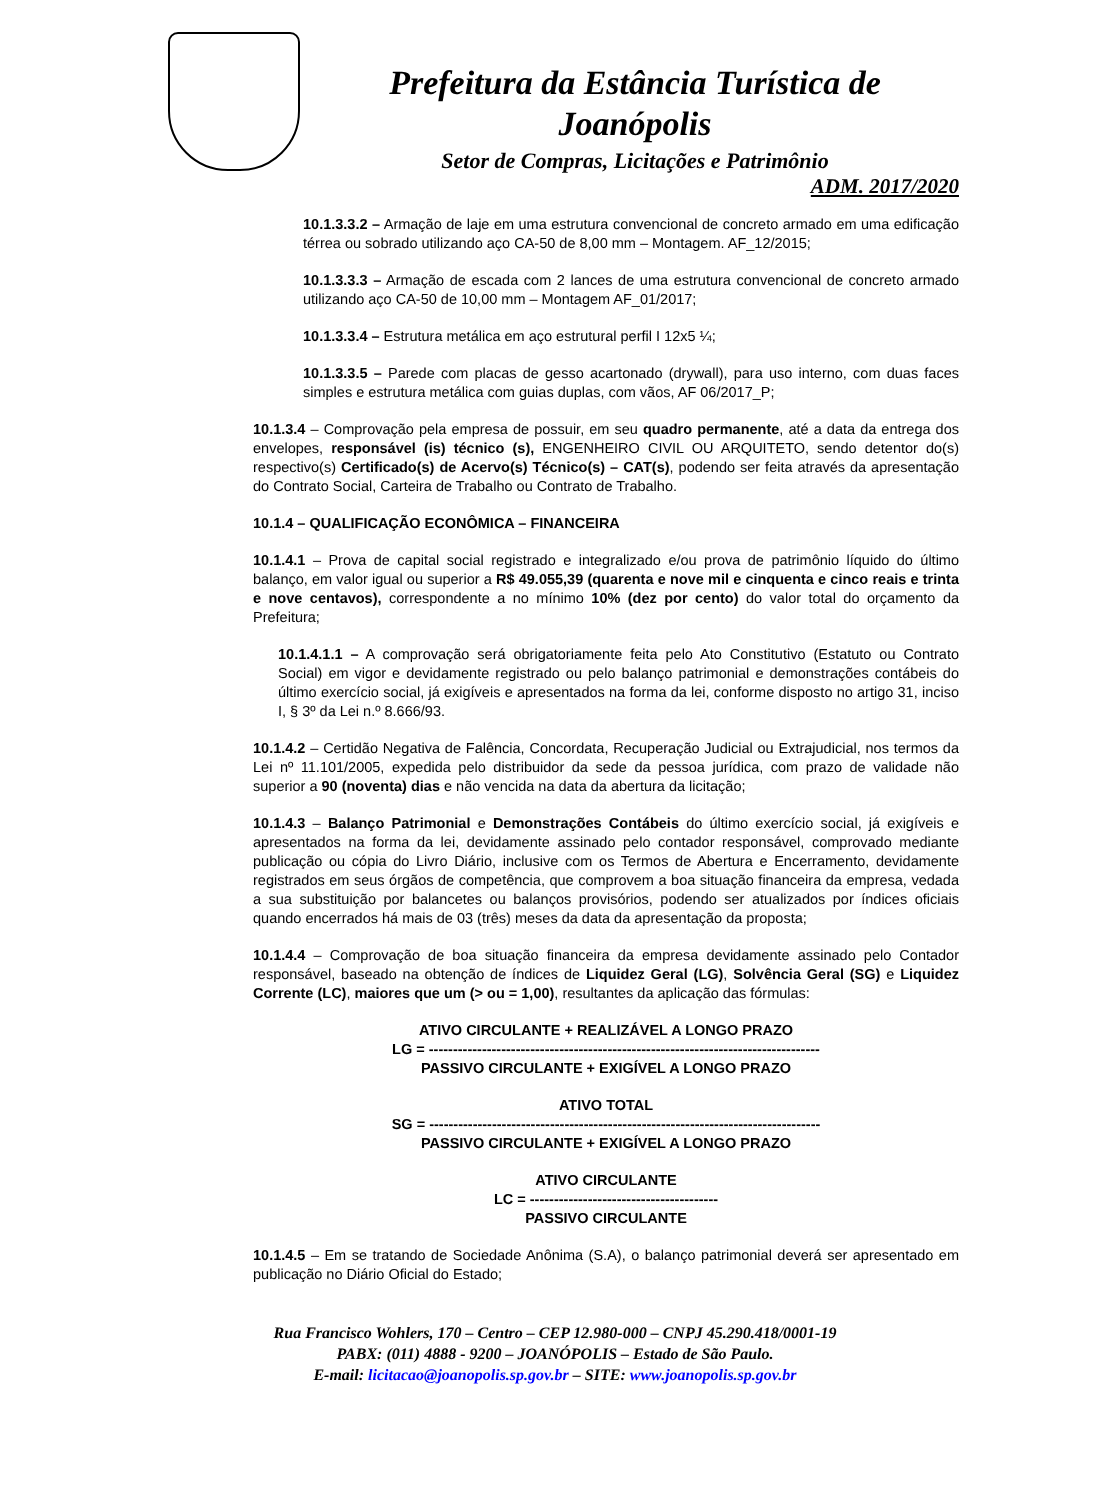Prefeitura da Estância Turística de Joanópolis
Setor de Compras, Licitações e Patrimônio
ADM. 2017/2020
10.1.3.3.2 – Armação de laje em uma estrutura convencional de concreto armado em uma edificação térrea ou sobrado utilizando aço CA-50 de 8,00 mm – Montagem. AF_12/2015;
10.1.3.3.3 – Armação de escada com 2 lances de uma estrutura convencional de concreto armado utilizando aço CA-50 de 10,00 mm – Montagem AF_01/2017;
10.1.3.3.4 – Estrutura metálica em aço estrutural perfil I 12x5 ¼;
10.1.3.3.5 – Parede com placas de gesso acartonado (drywall), para uso interno, com duas faces simples e estrutura metálica com guias duplas, com vãos, AF 06/2017_P;
10.1.3.4 – Comprovação pela empresa de possuir, em seu quadro permanente, até a data da entrega dos envelopes, responsável (is) técnico (s), ENGENHEIRO CIVIL OU ARQUITETO, sendo detentor do(s) respectivo(s) Certificado(s) de Acervo(s) Técnico(s) – CAT(s), podendo ser feita através da apresentação do Contrato Social, Carteira de Trabalho ou Contrato de Trabalho.
10.1.4 – QUALIFICAÇÃO ECONÔMICA – FINANCEIRA
10.1.4.1 – Prova de capital social registrado e integralizado e/ou prova de patrimônio líquido do último balanço, em valor igual ou superior a R$ 49.055,39 (quarenta e nove mil e cinquenta e cinco reais e trinta e nove centavos), correspondente a no mínimo 10% (dez por cento) do valor total do orçamento da Prefeitura;
10.1.4.1.1 – A comprovação será obrigatoriamente feita pelo Ato Constitutivo (Estatuto ou Contrato Social) em vigor e devidamente registrado ou pelo balanço patrimonial e demonstrações contábeis do último exercício social, já exigíveis e apresentados na forma da lei, conforme disposto no artigo 31, inciso I, § 3º da Lei n.º 8.666/93.
10.1.4.2 – Certidão Negativa de Falência, Concordata, Recuperação Judicial ou Extrajudicial, nos termos da Lei nº 11.101/2005, expedida pelo distribuidor da sede da pessoa jurídica, com prazo de validade não superior a 90 (noventa) dias e não vencida na data da abertura da licitação;
10.1.4.3 – Balanço Patrimonial e Demonstrações Contábeis do último exercício social, já exigíveis e apresentados na forma da lei, devidamente assinado pelo contador responsável, comprovado mediante publicação ou cópia do Livro Diário, inclusive com os Termos de Abertura e Encerramento, devidamente registrados em seus órgãos de competência, que comprovem a boa situação financeira da empresa, vedada a sua substituição por balancetes ou balanços provisórios, podendo ser atualizados por índices oficiais quando encerrados há mais de 03 (três) meses da data da apresentação da proposta;
10.1.4.4 – Comprovação de boa situação financeira da empresa devidamente assinado pelo Contador responsável, baseado na obtenção de índices de Liquidez Geral (LG), Solvência Geral (SG) e Liquidez Corrente (LC), maiores que um (> ou = 1,00), resultantes da aplicação das fórmulas:
ATIVO CIRCULANTE + REALIZÁVEL A LONGO PRAZO
LG = ---------------------------------------------------------------------------------
PASSIVO CIRCULANTE + EXIGÍVEL A LONGO PRAZO
ATIVO TOTAL
SG = ---------------------------------------------------------------------------------
PASSIVO CIRCULANTE + EXIGÍVEL A LONGO PRAZO
ATIVO CIRCULANTE
LC = ---------------------------------------
PASSIVO CIRCULANTE
10.1.4.5 – Em se tratando de Sociedade Anônima (S.A), o balanço patrimonial deverá ser apresentado em publicação no Diário Oficial do Estado;
Rua Francisco Wohlers, 170 – Centro – CEP 12.980-000 – CNPJ 45.290.418/0001-19
PABX: (011) 4888 - 9200 – JOANÓPOLIS – Estado de São Paulo.
E-mail: licitacao@joanopolis.sp.gov.br – SITE: www.joanopolis.sp.gov.br